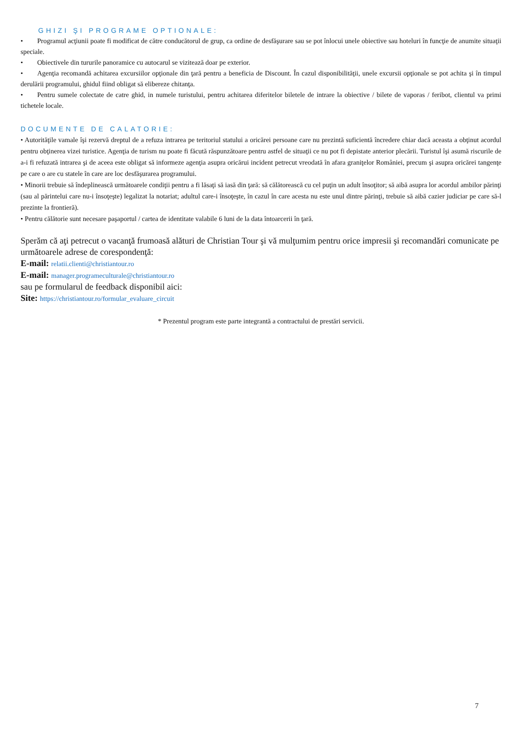GHIZI ŞI PROGRAME OPTIONALE:
• Programul acţiunii poate fi modificat de către conducătorul de grup, ca ordine de desfăşurare sau se pot înlocui unele obiective sau hoteluri în funcţie de anumite situaţii speciale.
• Obiectivele din tururile panoramice cu autocarul se vizitează doar pe exterior.
• Agenţia recomandă achitarea excursiilor opţionale din ţară pentru a beneficia de Discount. În cazul disponibilităţii, unele excursii opţionale se pot achita şi în timpul derulării programului, ghidul fiind obligat să elibereze chitanţa.
• Pentru sumele colectate de catre ghid, in numele turistului, pentru achitarea diferitelor biletele de intrare la obiective / bilete de vaporas / feribot, clientul va primi tichetele locale.
DOCUMENTE DE CALATORIE:
• Autorităţile vamale îşi rezervă dreptul de a refuza intrarea pe teritoriul statului a oricărei persoane care nu prezintă suficientă încredere chiar dacă aceasta a obţinut acordul pentru obţinerea vizei turistice. Agenţia de turism nu poate fi făcută răspunzătoare pentru astfel de situaţii ce nu pot fi depistate anterior plecării. Turistul îşi asumă riscurile de a-i fi refuzată intrarea şi de aceea este obligat să informeze agenţia asupra oricărui incident petrecut vreodată în afara graniţelor României, precum şi asupra oricărei tangenţe pe care o are cu statele în care are loc desfăşurarea programului.
• Minorii trebuie să îndeplinească următoarele condiţii pentru a fi lăsaţi să iasă din ţară: să călătorească cu cel puţin un adult însoţitor; să aibă asupra lor acordul ambilor părinţi (sau al părintelui care nu-i însoţeşte) legalizat la notariat; adultul care-i însoţeşte, în cazul în care acesta nu este unul dintre părinţi, trebuie să aibă cazier judiciar pe care să-l prezinte la frontieră).
• Pentru călătorie sunt necesare paşaportul / cartea de identitate valabile 6 luni de la data întoarcerii în ţară.
Sperăm că aţi petrecut o vacanţă frumoasă alături de Christian Tour şi vă mulţumim pentru orice impresii şi recomandări comunicate pe următoarele adrese de corespondenţă:
E-mail: relatii.clienti@christiantour.ro
E-mail: manager.programeculturale@christiantour.ro
sau pe formularul de feedback disponibil aici:
Site: https://christiantour.ro/formular_evaluare_circuit
* Prezentul program este parte integrantă a contractului de prestări servicii.
7